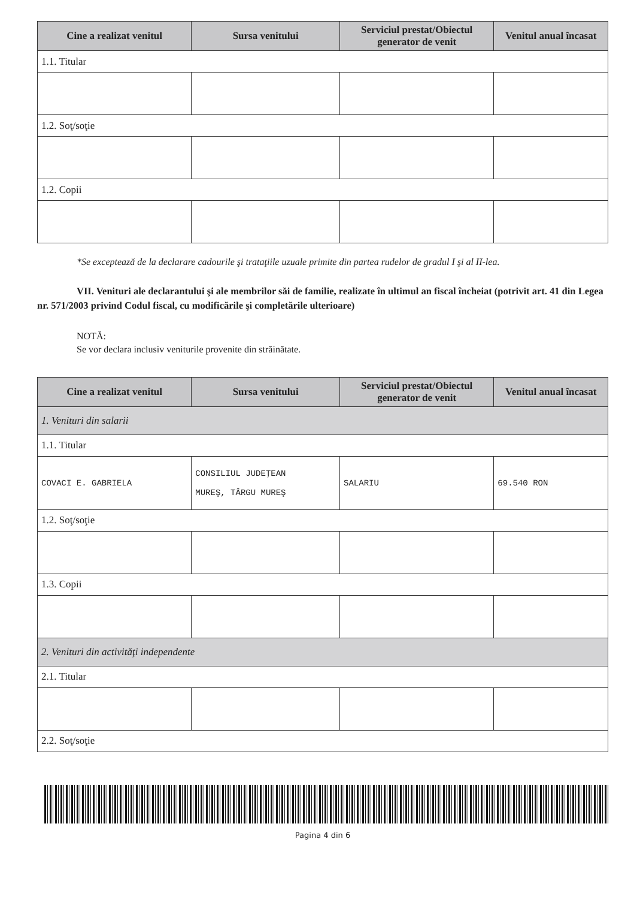| Cine a realizat venitul | Sursa venitului | Serviciul prestat/Obiectul generator de venit | Venitul anual încasat |
| --- | --- | --- | --- |
| 1.1. Titular | | | |
| 1.2. Soţ/soţie | | | |
| 1.2. Copii | | | |
*Se exceptează de la declarare cadourile şi trataţiile uzuale primite din partea rudelor de gradul I şi al II-lea.
VII. Venituri ale declarantului şi ale membrilor săi de familie, realizate în ultimul an fiscal încheiat (potrivit art. 41 din Legea nr. 571/2003 privind Codul fiscal, cu modificările şi completările ulterioare)
NOTĂ:
Se vor declara inclusiv veniturile provenite din străinătate.
| Cine a realizat venitul | Sursa venitului | Serviciul prestat/Obiectul generator de venit | Venitul anual încasat |
| --- | --- | --- | --- |
| 1. Venituri din salarii | | | |
| 1.1. Titular | | | |
| COVACI E. GABRIELA | CONSILIUL JUDEŢEAN MUREŞ, TÂRGU MUREŞ | SALARIU | 69.540 RON |
| 1.2. Soţ/soţie | | | |
| 1.3. Copii | | | |
| 2. Venituri din activităţi independente | | | |
| 2.1. Titular | | | |
| 2.2. Soţ/soţie | | | |
Pagina 4 din 6